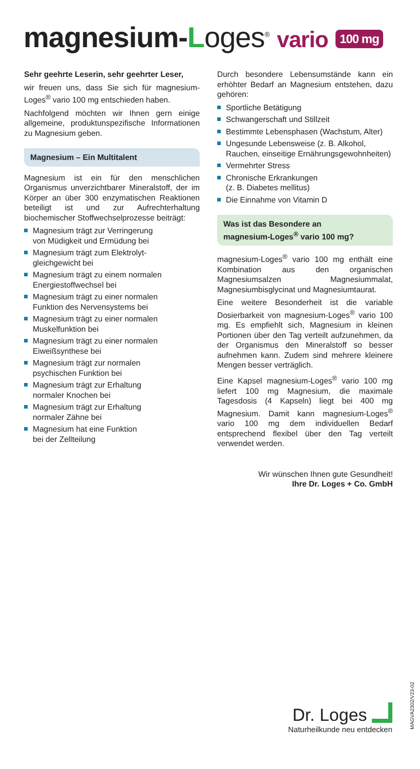magnesium-Loges<sup>®</sup> vario 100 mg
Sehr geehrte Leserin, sehr geehrter Leser,
wir freuen uns, dass Sie sich für magnesium-Loges<sup>®</sup> vario 100 mg entschieden haben.
Nachfolgend möchten wir Ihnen gern einige allgemeine, produktunspezifische Informationen zu Magnesium geben.
Magnesium – Ein Multitalent
Magnesium ist ein für den menschlichen Organismus unverzichtbarer Mineralstoff, der im Körper an über 300 enzymatischen Reaktionen beteiligt ist und zur Aufrechterhaltung biochemischer Stoffwechselprozesse beiträgt:
Magnesium trägt zur Verringerung
von Müdigkeit und Ermüdung bei
Magnesium trägt zum Elektrolyt-
gleichgewicht bei
Magnesium trägt zu einem normalen
Energiestoffwechsel bei
Magnesium trägt zu einer normalen
Funktion des Nervensystems bei
Magnesium trägt zu einer normalen
Muskelfunktion bei
Magnesium trägt zu einer normalen
Eiweißsynthese bei
Magnesium trägt zur normalen
psychischen Funktion bei
Magnesium trägt zur Erhaltung
normaler Knochen bei
Magnesium trägt zur Erhaltung
normaler Zähne bei
Magnesium hat eine Funktion
bei der Zellteilung
Durch besondere Lebensumstände kann ein erhöhter Bedarf an Magnesium entstehen, dazu gehören:
Sportliche Betätigung
Schwangerschaft und Stillzeit
Bestimmte Lebensphasen (Wachstum, Alter)
Ungesunde Lebensweise (z. B. Alkohol, Rauchen, einseitige Ernährungsgewohnheiten)
Vermehrter Stress
Chronische Erkrankungen
(z. B. Diabetes mellitus)
Die Einnahme von Vitamin D
Was ist das Besondere an
magnesium-Loges<sup>®</sup> vario 100 mg?
magnesium-Loges<sup>®</sup> vario 100 mg enthält eine Kombination aus den organischen Magnesiumsalzen Magnesiummalat, Magnesiumbisglycinat und Magnesiumtaurat.
Eine weitere Besonderheit ist die variable Dosierbarkeit von magnesium-Loges<sup>®</sup> vario 100 mg. Es empfiehlt sich, Magnesium in kleinen Portionen über den Tag verteilt aufzunehmen, da der Organismus den Mineralstoff so besser aufnehmen kann. Zudem sind mehrere kleinere Mengen besser verträglich.
Eine Kapsel magnesium-Loges<sup>®</sup> vario 100 mg liefert 100 mg Magnesium, die maximale Tagesdosis (4 Kapseln) liegt bei 400 mg Magnesium. Damit kann magnesium-Loges<sup>®</sup> vario 100 mg dem individuellen Bedarf entsprechend flexibel über den Tag verteilt verwendet werden.
Wir wünschen Ihnen gute Gesundheit!
Ihre Dr. Loges + Co. GmbH
Dr. Loges
Naturheilkunde neu entdecken
MAGVA2302/V23-02